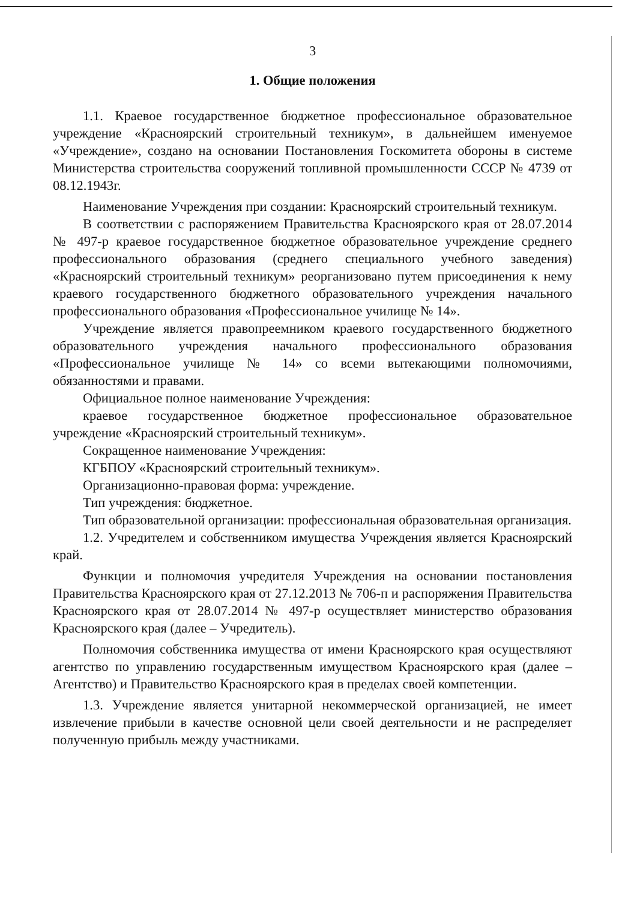3
1. Общие положения
1.1. Краевое государственное бюджетное профессиональное образовательное учреждение «Красноярский строительный техникум», в дальнейшем именуемое «Учреждение», создано на основании Постановления Госкомитета обороны в системе Министерства строительства сооружений топливной промышленности СССР № 4739 от 08.12.1943г.
Наименование Учреждения при создании: Красноярский строительный техникум.
В соответствии с распоряжением Правительства Красноярского края от 28.07.2014 № 497-р краевое государственное бюджетное образовательное учреждение среднего профессионального образования (среднего специального учебного заведения) «Красноярский строительный техникум» реорганизовано путем присоединения к нему краевого государственного бюджетного образовательного учреждения начального профессионального образования «Профессиональное училище № 14».
Учреждение является правопреемником краевого государственного бюджетного образовательного учреждения начального профессионального образования «Профессиональное училище № 14» со всеми вытекающими полномочиями, обязанностями и правами.
Официальное полное наименование Учреждения:
краевое государственное бюджетное профессиональное образовательное учреждение «Красноярский строительный техникум».
Сокращенное наименование Учреждения:
КГБПОУ «Красноярский строительный техникум».
Организационно-правовая форма: учреждение.
Тип учреждения: бюджетное.
Тип образовательной организации: профессиональная образовательная организация.
1.2. Учредителем и собственником имущества Учреждения является Красноярский край.
Функции и полномочия учредителя Учреждения на основании постановления Правительства Красноярского края от 27.12.2013 № 706-п и распоряжения Правительства Красноярского края от 28.07.2014 № 497-р осуществляет министерство образования Красноярского края (далее – Учредитель).
Полномочия собственника имущества от имени Красноярского края осуществляют агентство по управлению государственным имуществом Красноярского края (далее – Агентство) и Правительство Красноярского края в пределах своей компетенции.
1.3. Учреждение является унитарной некоммерческой организацией, не имеет извлечение прибыли в качестве основной цели своей деятельности и не распределяет полученную прибыль между участниками.